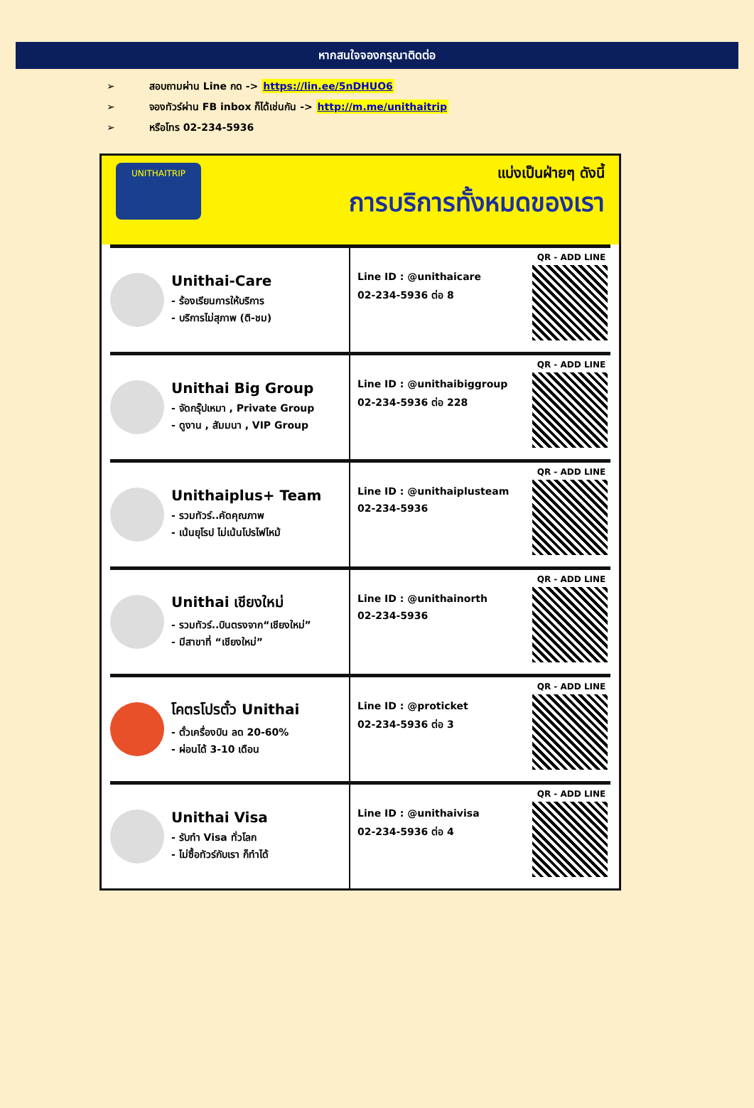หากสนใจจองกรุณาติดต่อ
➢ สอบถามผ่าน Line กด -> https://lin.ee/5nDHUO6
➢ จองทัวร์ผ่าน FB inbox ก็ได้เช่นกัน -> http://m.me/unithaitrip
➢ หรือโทร 02-234-5936
UNITHAITRIP
แบ่งเป็นฝ่ายๆ ดังนี้
การบริการทั้งหมดของเรา
Unithai-Care
- ร้องเรียนการให้บริการ
- บริการไม่สุภาพ (ติ-ชม)
Line ID : @unithaicare
02-234-5936 ต่อ 8
QR - ADD LINE
Unithai Big Group
- จัดกรุ๊ปเหมา , Private Group
- ดูงาน , สัมมนา , VIP Group
Line ID : @unithaibiggroup
02-234-5936 ต่อ 228
QR - ADD LINE
Unithaiplus+ Team
- รวมทัวร์..คัดคุณภาพ
- เน้นยุโรป ไม่เน้นโปรไฟไหม้
Line ID : @unithaiplusteam
02-234-5936
QR - ADD LINE
Unithai เชียงใหม่
- รวมทัวร์..บินตรงจาก“เชียงใหม่”
- มีสาขาที่ “เชียงใหม่”
Line ID : @unithainorth
02-234-5936
QR - ADD LINE
โคตรโปรตั๋ว Unithai
- ตั๋วเครื่องบิน ลด 20-60%
- ผ่อนได้ 3-10 เดือน
Line ID : @proticket
02-234-5936 ต่อ 3
QR - ADD LINE
Unithai Visa
- รับทำ Visa ทั่วโลก
- ไม่ซื้อทัวร์กับเรา ก็ทำได้
Line ID : @unithaivisa
02-234-5936 ต่อ 4
QR - ADD LINE